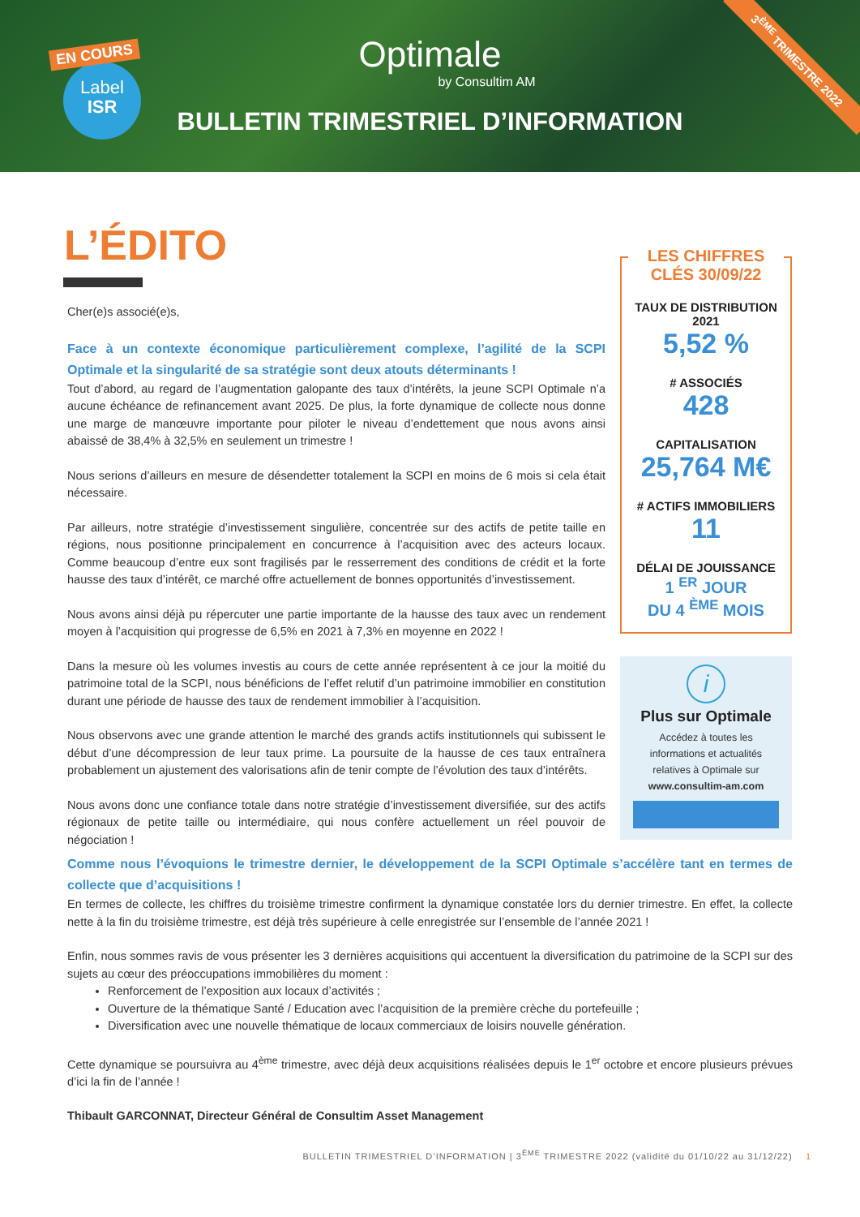EN COURS
Label
ISR
Optimale
by Consultim AM
BULLETIN TRIMESTRIEL D’INFORMATION
3<sup>ÈME</sup> TRIMESTRE 2022
L’ÉDITO
Cher(e)s associé(e)s,
Face à un contexte économique particulièrement complexe, l’agilité de la SCPI Optimale et la singularité de sa stratégie sont deux atouts déterminants !
Tout d’abord, au regard de l’augmentation galopante des taux d’intérêts, la jeune SCPI Optimale n’a aucune échéance de refinancement avant 2025. De plus, la forte dynamique de collecte nous donne une marge de manœuvre importante pour piloter le niveau d’endettement que nous avons ainsi abaissé de 38,4% à 32,5% en seulement un trimestre !
Nous serions d’ailleurs en mesure de désendetter totalement la SCPI en moins de 6 mois si cela était nécessaire.
Par ailleurs, notre stratégie d’investissement singulière, concentrée sur des actifs de petite taille en régions, nous positionne principalement en concurrence à l’acquisition avec des acteurs locaux. Comme beaucoup d’entre eux sont fragilisés par le resserrement des conditions de crédit et la forte hausse des taux d’intérêt, ce marché offre actuellement de bonnes opportunités d’investissement.
Nous avons ainsi déjà pu répercuter une partie importante de la hausse des taux avec un rendement moyen à l’acquisition qui progresse de 6,5% en 2021 à 7,3% en moyenne en 2022 !
Dans la mesure où les volumes investis au cours de cette année représentent à ce jour la moitié du patrimoine total de la SCPI, nous bénéficions de l’effet relutif d’un patrimoine immobilier en constitution durant une période de hausse des taux de rendement immobilier à l’acquisition.
Nous observons avec une grande attention le marché des grands actifs institutionnels qui subissent le début d’une décompression de leur taux prime. La poursuite de la hausse de ces taux entraînera probablement un ajustement des valorisations afin de tenir compte de l’évolution des taux d’intérêts.
Nous avons donc une confiance totale dans notre stratégie d’investissement diversifiée, sur des actifs régionaux de petite taille ou intermédiaire, qui nous confère actuellement un réel pouvoir de négociation !
LES CHIFFRES CLÉS 30/09/22
TAUX DE DISTRIBUTION 2021
5,52 %
# ASSOCIÉS
428
CAPITALISATION
25,764 M€
# ACTIFS IMMOBILIERS
11
DÉLAI DE JOUISSANCE
1 <sup>ER</sup> JOUR
DU 4 <sup>ÈME</sup> MOIS
i
Plus sur Optimale
Accédez à toutes les informations et actualités relatives à Optimale sur
www.consultim-am.com
Comme nous l’évoquions le trimestre dernier, le développement de la SCPI Optimale s’accélère tant en termes de collecte que d’acquisitions !
En termes de collecte, les chiffres du troisième trimestre confirment la dynamique constatée lors du dernier trimestre. En effet, la collecte nette à la fin du troisième trimestre, est déjà très supérieure à celle enregistrée sur l’ensemble de l’année 2021 !
Enfin, nous sommes ravis de vous présenter les 3 dernières acquisitions qui accentuent la diversification du patrimoine de la SCPI sur des sujets au cœur des préoccupations immobilières du moment :
Renforcement de l’exposition aux locaux d’activités ;
Ouverture de la thématique Santé / Education avec l’acquisition de la première crèche du portefeuille ;
Diversification avec une nouvelle thématique de locaux commerciaux de loisirs nouvelle génération.
Cette dynamique se poursuivra au 4<sup>ème</sup> trimestre, avec déjà deux acquisitions réalisées depuis le 1<sup>er</sup> octobre et encore plusieurs prévues d’ici la fin de l’année !
Thibault GARCONNAT, Directeur Général de Consultim Asset Management
BULLETIN TRIMESTRIEL D’INFORMATION | 3<sup>ÈME</sup> TRIMESTRE 2022 (validité du 01/10/22 au 31/12/22) 1